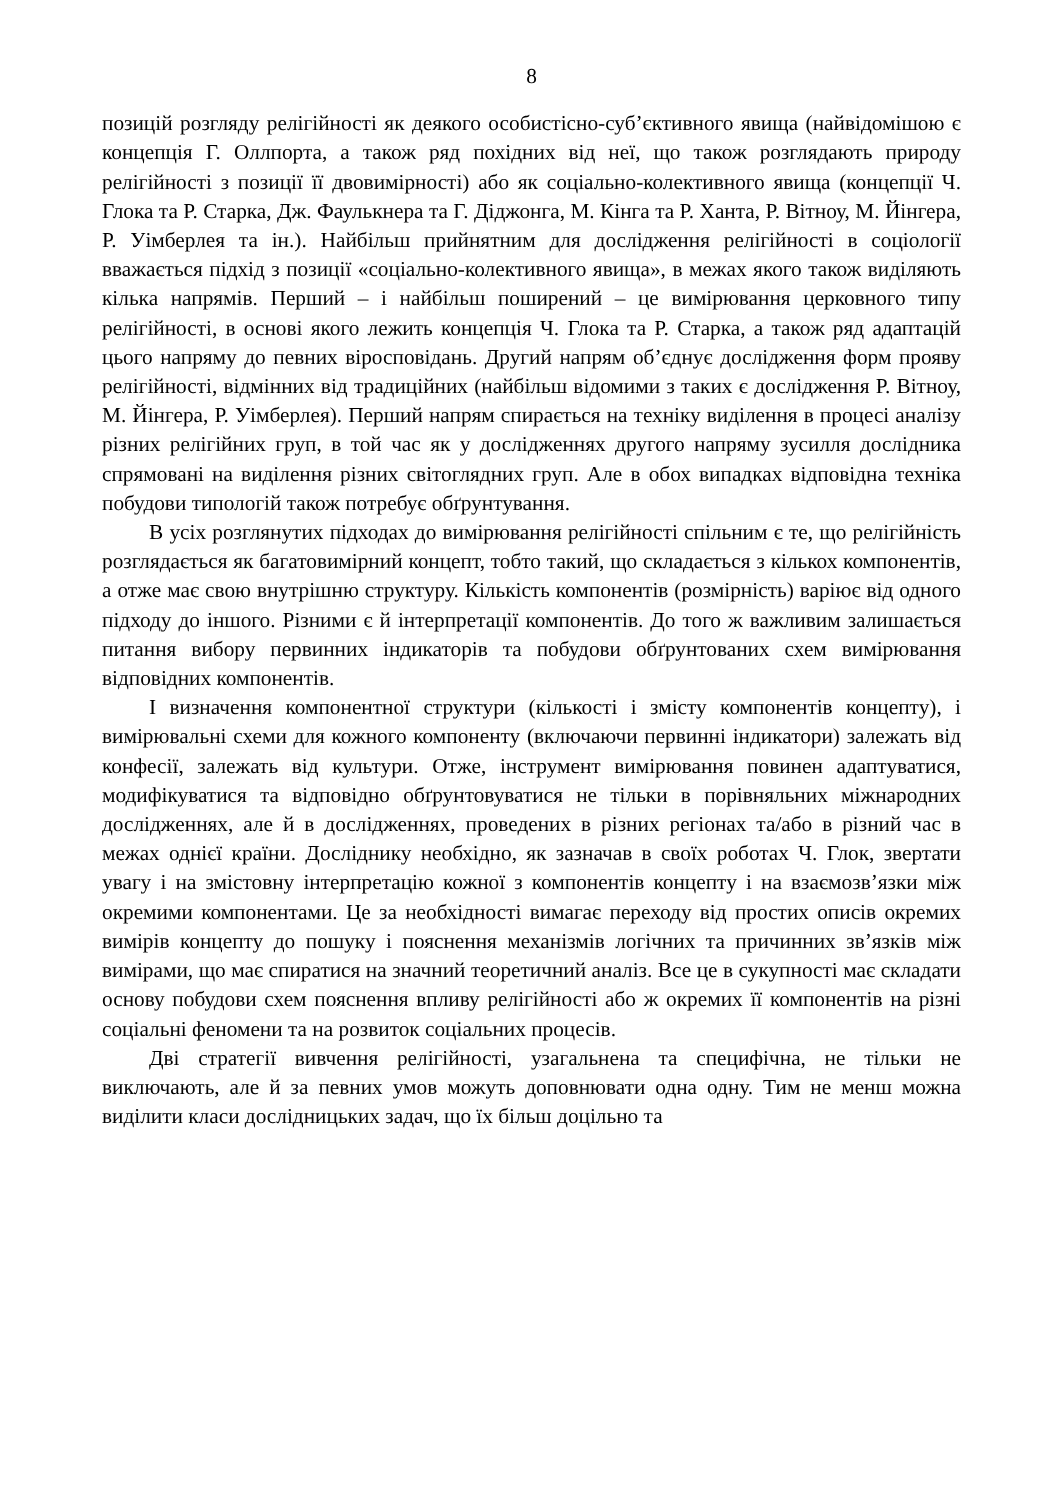8
позицій розгляду релігійності як деякого особистісно-суб’єктивного явища (найвідомішою є концепція Г. Оллпорта, а також ряд похідних від неї, що також розглядають природу релігійності з позиції її двовимірності) або як соціально-колективного явища (концепції Ч. Глока та Р. Старка, Дж. Фаулькнера та Г. Діджонга, М. Кінга та Р. Ханта, Р. Вітноу, М. Йінгера, Р. Уімберлея та ін.). Найбільш прийнятним для дослідження релігійності в соціології вважається підхід з позиції «соціально-колективного явища», в межах якого також виділяють кілька напрямів. Перший – і найбільш поширений – це вимірювання церковного типу релігійності, в основі якого лежить концепція Ч. Глока та Р. Старка, а також ряд адаптацій цього напряму до певних віросповідань. Другий напрям об’єднує дослідження форм прояву релігійності, відмінних від традиційних (найбільш відомими з таких є дослідження Р. Вітноу, М. Йінгера, Р. Уімберлея). Перший напрям спирається на техніку виділення в процесі аналізу різних релігійних груп, в той час як у дослідженнях другого напряму зусилля дослідника спрямовані на виділення різних світоглядних груп. Але в обох випадках відповідна техніка побудови типологій також потребує обґрунтування.
В усіх розглянутих підходах до вимірювання релігійності спільним є те, що релігійність розглядається як багатовимірний концепт, тобто такий, що складається з кількох компонентів, а отже має свою внутрішню структуру. Кількість компонентів (розмірність) варіює від одного підходу до іншого. Різними є й інтерпретації компонентів. До того ж важливим залишається питання вибору первинних індикаторів та побудови обґрунтованих схем вимірювання відповідних компонентів.
І визначення компонентної структури (кількості і змісту компонентів концепту), і вимірювальні схеми для кожного компоненту (включаючи первинні індикатори) залежать від конфесії, залежать від культури. Отже, інструмент вимірювання повинен адаптуватися, модифікуватися та відповідно обґрунтовуватися не тільки в порівняльних міжнародних дослідженнях, але й в дослідженнях, проведених в різних регіонах та/або в різний час в межах однієї країни. Досліднику необхідно, як зазначав в своїх роботах Ч. Глок, звертати увагу і на змістовну інтерпретацію кожної з компонентів концепту і на взаємозв’язки між окремими компонентами. Це за необхідності вимагає переходу від простих описів окремих вимірів концепту до пошуку і пояснення механізмів логічних та причинних зв’язків між вимірами, що має спиратися на значний теоретичний аналіз. Все це в сукупності має складати основу побудови схем пояснення впливу релігійності або ж окремих її компонентів на різні соціальні феномени та на розвиток соціальних процесів.
Дві стратегії вивчення релігійності, узагальнена та специфічна, не тільки не виключають, але й за певних умов можуть доповнювати одна одну. Тим не менш можна виділити класи дослідницьких задач, що їх більш доцільно та